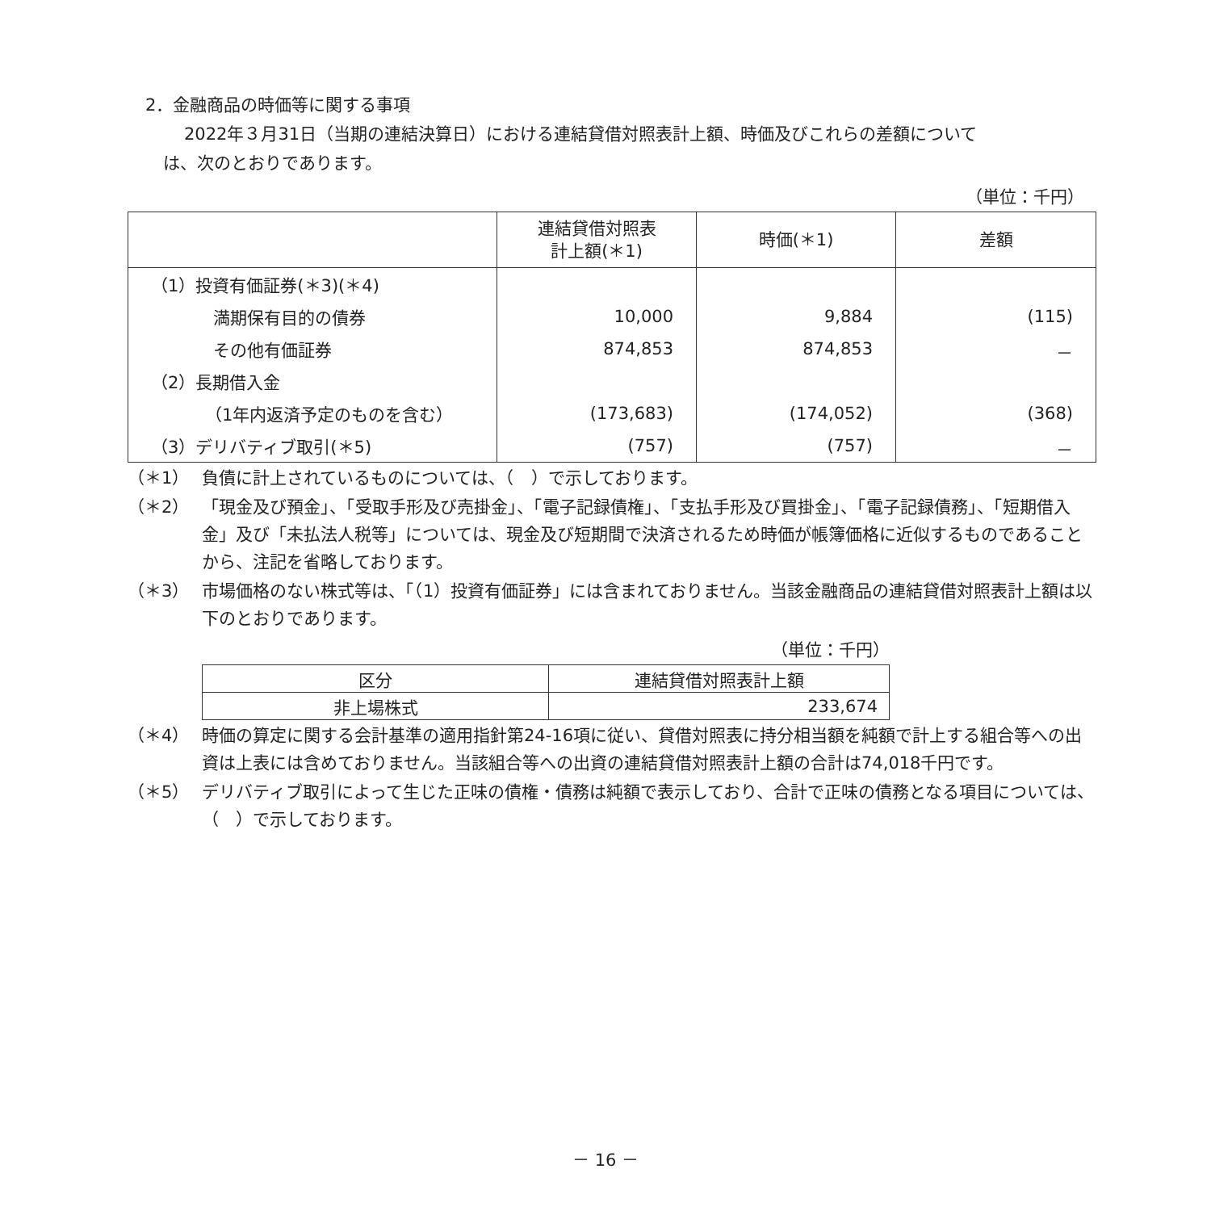2．金融商品の時価等に関する事項
2022年３月31日（当期の連結決算日）における連結貸借対照表計上額、時価及びこれらの差額について
は、次のとおりであります。
（単位：千円）
| | 連結貸借対照表 計上額(＊1) | 時価(＊1) | 差額 |
| --- | --- | --- | --- |
| （1）投資有価証券(＊3)(＊4) | | | |
| 満期保有目的の債券 | 10,000 | 9,884 | (115) |
| その他有価証券 | 874,853 | 874,853 | － |
| （2）長期借入金 | | | |
| （1年内返済予定のものを含む） | (173,683) | (174,052) | (368) |
| （3）デリバティブ取引(＊5) | (757) | (757) | － |
（＊1） 負債に計上されているものについては、（　）で示しております。
（＊2） 「現金及び預金」、「受取手形及び売掛金」、「電子記録債権」、「支払手形及び買掛金」、「電子記録債務」、「短期借入金」及び「未払法人税等」については、現金及び短期間で決済されるため時価が帳簿価格に近似するものであることから、注記を省略しております。
（＊3） 市場価格のない株式等は、「（1）投資有価証券」には含まれておりません。当該金融商品の連結貸借対照表計上額は以下のとおりであります。
（単位：千円）
| 区分 | 連結貸借対照表計上額 |
| 非上場株式 | 233,674 |
（＊4） 時価の算定に関する会計基準の適用指針第24-16項に従い、貸借対照表に持分相当額を純額で計上する組合等への出資は上表には含めておりません。当該組合等への出資の連結貸借対照表計上額の合計は74,018千円です。
（＊5） デリバティブ取引によって生じた正味の債権・債務は純額で表示しており、合計で正味の債務となる項目については、（　）で示しております。
－ 16 －